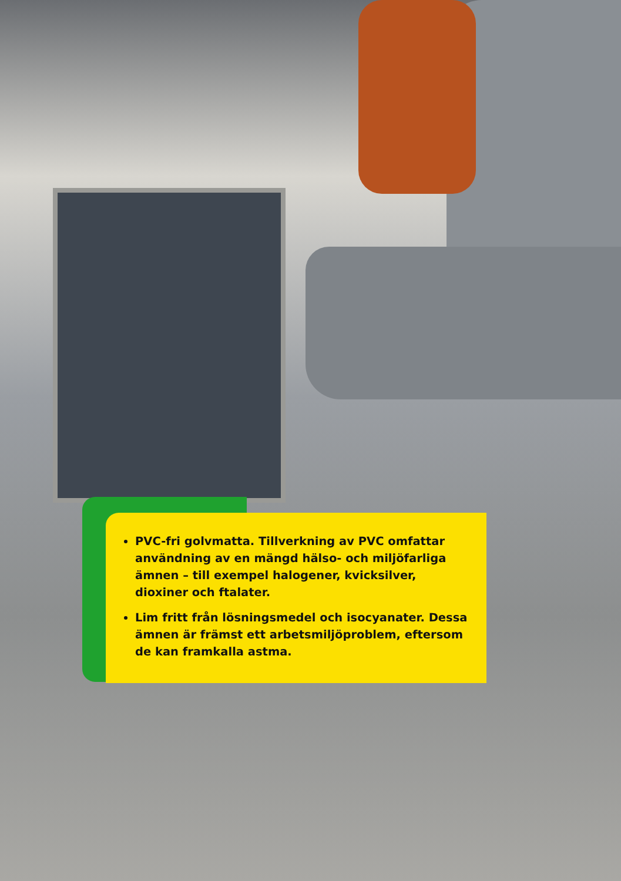PVC-fri golvmatta. Tillverkning av PVC omfattar användning av en mängd hälso- och miljöfarliga ämnen – till exempel halogener, kvicksilver, dioxiner och ftalater.
Lim fritt från lösningsmedel och isocyanater. Dessa ämnen är främst ett arbetsmiljöproblem, eftersom de kan framkalla astma.